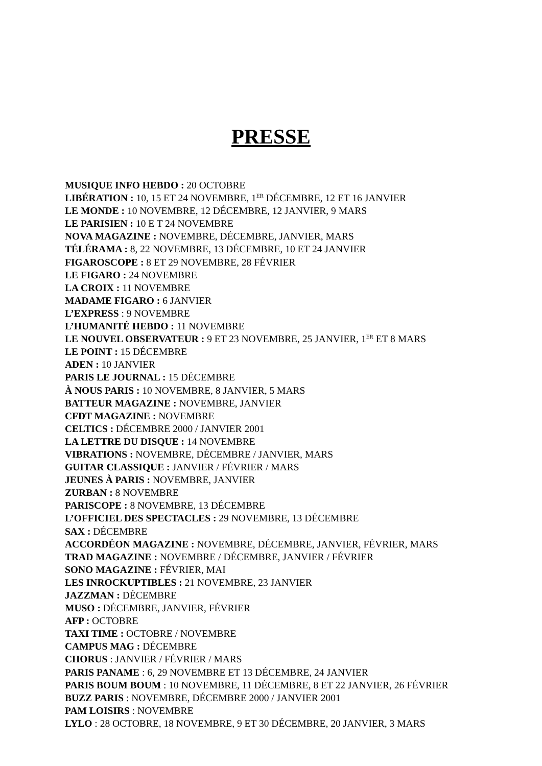PRESSE
MUSIQUE INFO HEBDO : 20 OCTOBRE
LIBÉRATION : 10, 15 ET 24 NOVEMBRE, 1<sup>ER</sup> DÉCEMBRE, 12 ET 16 JANVIER
LE MONDE : 10 NOVEMBRE, 12 DÉCEMBRE, 12 JANVIER, 9 MARS
LE PARISIEN : 10 E T 24 NOVEMBRE
NOVA MAGAZINE : NOVEMBRE, DÉCEMBRE, JANVIER, MARS
TÉLÉRAMA : 8, 22 NOVEMBRE, 13 DÉCEMBRE, 10 ET 24 JANVIER
FIGAROSCOPE : 8 ET 29 NOVEMBRE, 28 FÉVRIER
LE FIGARO : 24 NOVEMBRE
LA CROIX : 11 NOVEMBRE
MADAME FIGARO : 6 JANVIER
L’EXPRESS : 9 NOVEMBRE
L’HUMANITÉ HEBDO : 11 NOVEMBRE
LE NOUVEL OBSERVATEUR : 9 ET 23 NOVEMBRE, 25 JANVIER, 1<sup>ER</sup> ET 8 MARS
LE POINT : 15 DÉCEMBRE
ADEN : 10 JANVIER
PARIS LE JOURNAL : 15 DÉCEMBRE
À NOUS PARIS : 10 NOVEMBRE, 8 JANVIER, 5 MARS
BATTEUR MAGAZINE : NOVEMBRE, JANVIER
CFDT MAGAZINE : NOVEMBRE
CELTICS : DÉCEMBRE 2000 / JANVIER 2001
LA LETTRE DU DISQUE : 14 NOVEMBRE
VIBRATIONS : NOVEMBRE, DÉCEMBRE / JANVIER, MARS
GUITAR CLASSIQUE : JANVIER / FÉVRIER / MARS
JEUNES À PARIS : NOVEMBRE, JANVIER
ZURBAN : 8 NOVEMBRE
PARISCOPE : 8 NOVEMBRE, 13 DÉCEMBRE
L’OFFICIEL DES SPECTACLES : 29 NOVEMBRE, 13 DÉCEMBRE
SAX : DÉCEMBRE
ACCORDÉON MAGAZINE : NOVEMBRE, DÉCEMBRE, JANVIER, FÉVRIER, MARS
TRAD MAGAZINE : NOVEMBRE / DÉCEMBRE, JANVIER / FÉVRIER
SONO MAGAZINE : FÉVRIER, MAI
LES INROCKUPTIBLES : 21 NOVEMBRE, 23 JANVIER
JAZZMAN : DÉCEMBRE
MUSO : DÉCEMBRE, JANVIER, FÉVRIER
AFP : OCTOBRE
TAXI TIME : OCTOBRE / NOVEMBRE
CAMPUS MAG : DÉCEMBRE
CHORUS : JANVIER / FÉVRIER / MARS
PARIS PANAME : 6, 29 NOVEMBRE ET 13 DÉCEMBRE, 24 JANVIER
PARIS BOUM BOUM : 10 NOVEMBRE, 11 DÉCEMBRE, 8 ET 22 JANVIER, 26 FÉVRIER
BUZZ PARIS : NOVEMBRE, DÉCEMBRE 2000 / JANVIER 2001
PAM LOISIRS : NOVEMBRE
LYLO : 28 OCTOBRE, 18 NOVEMBRE, 9 ET 30 DÉCEMBRE, 20 JANVIER, 3 MARS